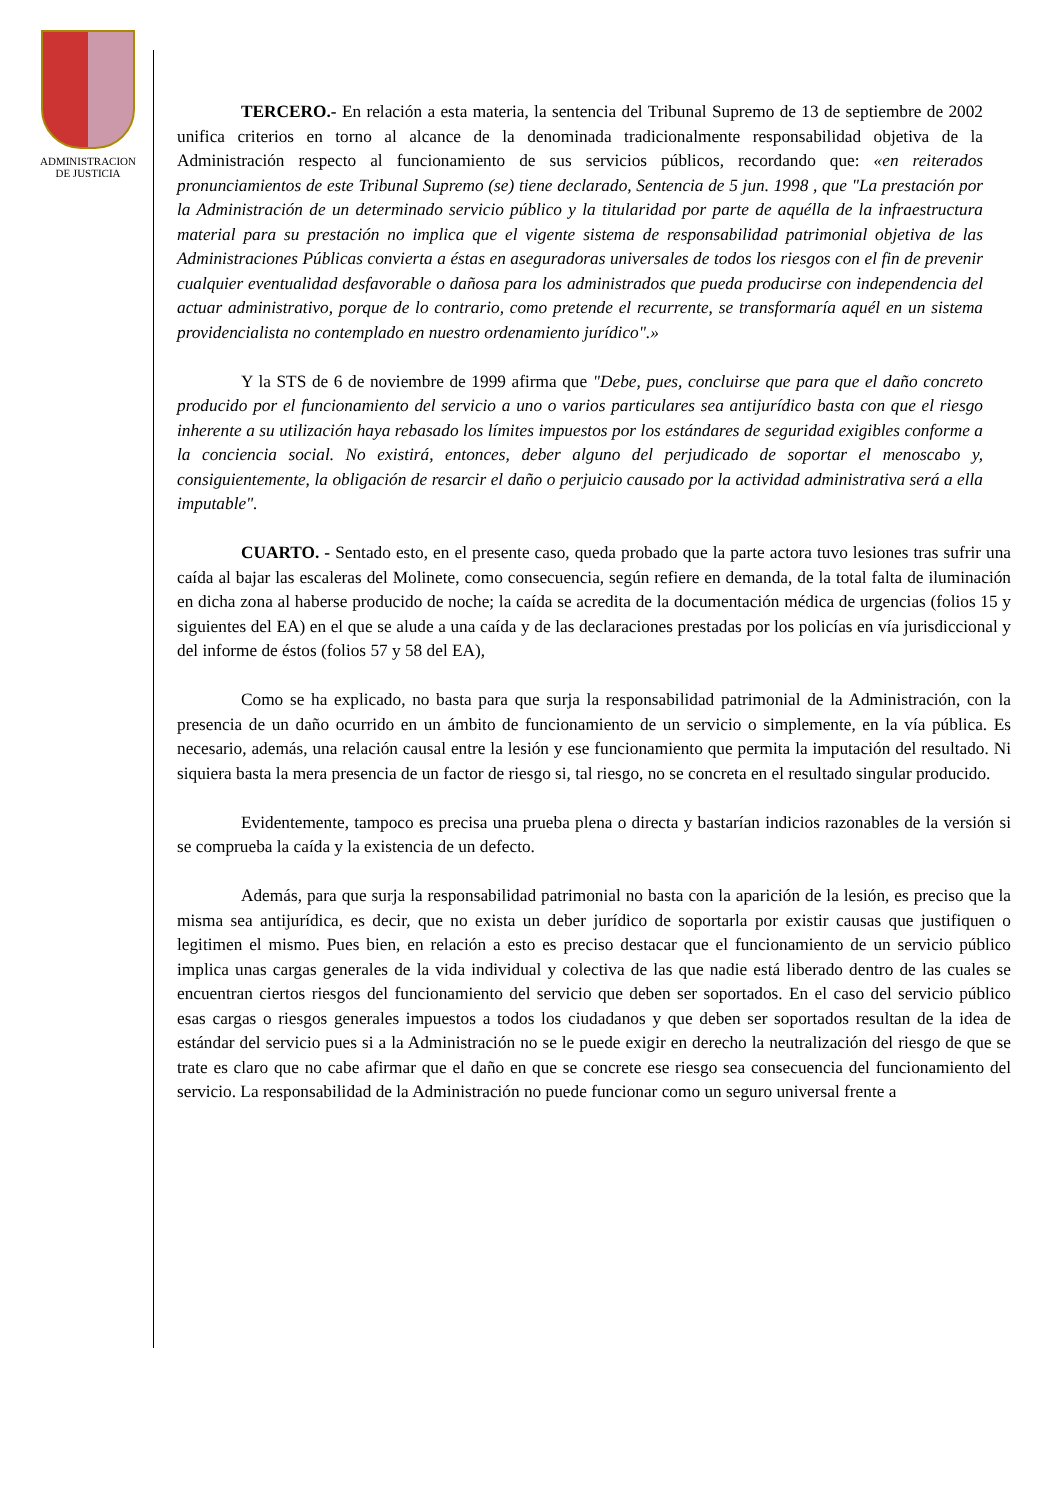ADMINISTRACION
DE JUSTICIA
TERCERO.- En relación a esta materia, la sentencia del Tribunal Supremo de 13 de septiembre de 2002 unifica criterios en torno al alcance de la denominada tradicionalmente responsabilidad objetiva de la Administración respecto al funcionamiento de sus servicios públicos, recordando que: «en reiterados pronunciamientos de este Tribunal Supremo (se) tiene declarado, Sentencia de 5 jun. 1998 , que "La prestación por la Administración de un determinado servicio público y la titularidad por parte de aquélla de la infraestructura material para su prestación no implica que el vigente sistema de responsabilidad patrimonial objetiva de las Administraciones Públicas convierta a éstas en aseguradoras universales de todos los riesgos con el fin de prevenir cualquier eventualidad desfavorable o dañosa para los administrados que pueda producirse con independencia del actuar administrativo, porque de lo contrario, como pretende el recurrente, se transformaría aquél en un sistema providencialista no contemplado en nuestro ordenamiento jurídico".»
Y la STS de 6 de noviembre de 1999 afirma que "Debe, pues, concluirse que para que el daño concreto producido por el funcionamiento del servicio a uno o varios particulares sea antijurídico basta con que el riesgo inherente a su utilización haya rebasado los límites impuestos por los estándares de seguridad exigibles conforme a la conciencia social. No existirá, entonces, deber alguno del perjudicado de soportar el menoscabo y, consiguientemente, la obligación de resarcir el daño o perjuicio causado por la actividad administrativa será a ella imputable".
CUARTO. - Sentado esto, en el presente caso, queda probado que la parte actora tuvo lesiones tras sufrir una caída al bajar las escaleras del Molinete, como consecuencia, según refiere en demanda, de la total falta de iluminación en dicha zona al haberse producido de noche; la caída se acredita de la documentación médica de urgencias (folios 15 y siguientes del EA) en el que se alude a una caída y de las declaraciones prestadas por los policías en vía jurisdiccional y del informe de éstos (folios 57 y 58 del EA),
Como se ha explicado, no basta para que surja la responsabilidad patrimonial de la Administración, con la presencia de un daño ocurrido en un ámbito de funcionamiento de un servicio o simplemente, en la vía pública. Es necesario, además, una relación causal entre la lesión y ese funcionamiento que permita la imputación del resultado. Ni siquiera basta la mera presencia de un factor de riesgo si, tal riesgo, no se concreta en el resultado singular producido.
Evidentemente, tampoco es precisa una prueba plena o directa y bastarían indicios razonables de la versión si se comprueba la caída y la existencia de un defecto.
Además, para que surja la responsabilidad patrimonial no basta con la aparición de la lesión, es preciso que la misma sea antijurídica, es decir, que no exista un deber jurídico de soportarla por existir causas que justifiquen o legitimen el mismo. Pues bien, en relación a esto es preciso destacar que el funcionamiento de un servicio público implica unas cargas generales de la vida individual y colectiva de las que nadie está liberado dentro de las cuales se encuentran ciertos riesgos del funcionamiento del servicio que deben ser soportados. En el caso del servicio público esas cargas o riesgos generales impuestos a todos los ciudadanos y que deben ser soportados resultan de la idea de estándar del servicio pues si a la Administración no se le puede exigir en derecho la neutralización del riesgo de que se trate es claro que no cabe afirmar que el daño en que se concrete ese riesgo sea consecuencia del funcionamiento del servicio. La responsabilidad de la Administración no puede funcionar como un seguro universal frente a